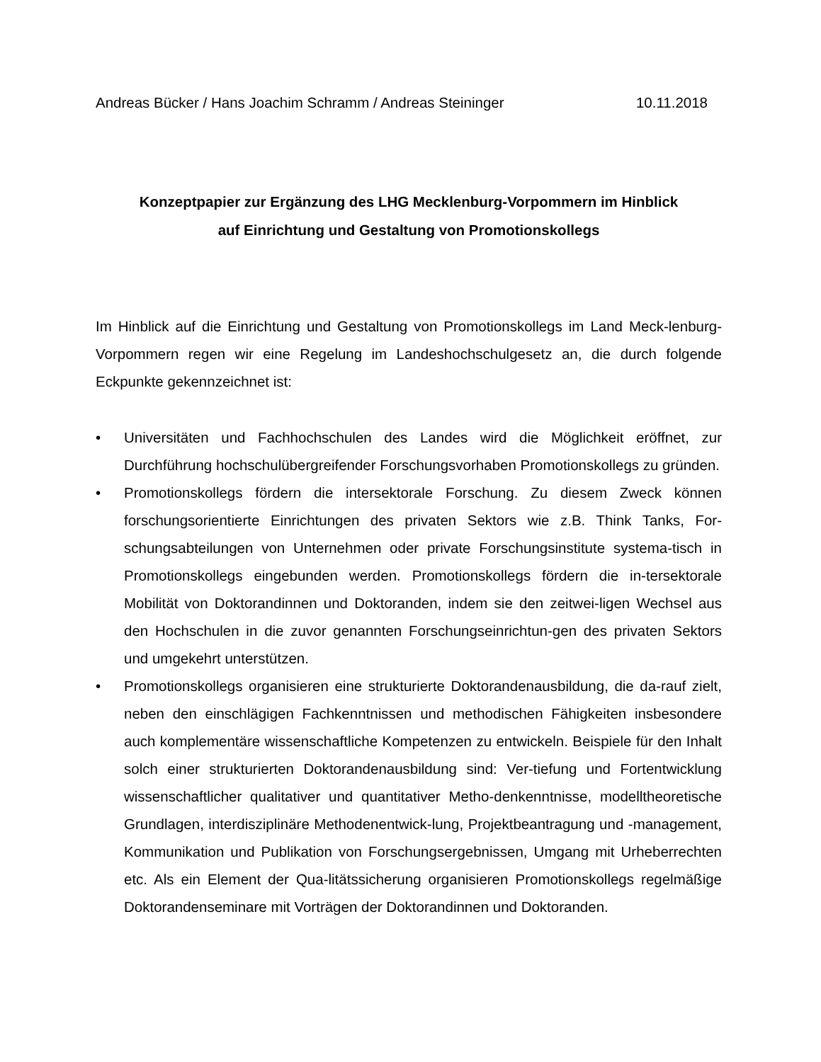Andreas Bücker / Hans Joachim Schramm / Andreas Steininger 10.11.2018
Konzeptpapier zur Ergänzung des LHG Mecklenburg-Vorpommern im Hinblick
auf Einrichtung und Gestaltung von Promotionskollegs
Im Hinblick auf die Einrichtung und Gestaltung von Promotionskollegs im Land Meck-lenburg-Vorpommern regen wir eine Regelung im Landeshochschulgesetz an, die durch folgende Eckpunkte gekennzeichnet ist:
• Universitäten und Fachhochschulen des Landes wird die Möglichkeit eröffnet, zur Durchführung hochschulübergreifender Forschungsvorhaben Promotionskollegs zu gründen.
• Promotionskollegs fördern die intersektorale Forschung. Zu diesem Zweck können forschungsorientierte Einrichtungen des privaten Sektors wie z.B. Think Tanks, For-schungsabteilungen von Unternehmen oder private Forschungsinstitute systema-tisch in Promotionskollegs eingebunden werden. Promotionskollegs fördern die in-tersektorale Mobilität von Doktorandinnen und Doktoranden, indem sie den zeitwei-ligen Wechsel aus den Hochschulen in die zuvor genannten Forschungseinrichtun-gen des privaten Sektors und umgekehrt unterstützen.
• Promotionskollegs organisieren eine strukturierte Doktorandenausbildung, die da-rauf zielt, neben den einschlägigen Fachkenntnissen und methodischen Fähigkeiten insbesondere auch komplementäre wissenschaftliche Kompetenzen zu entwickeln. Beispiele für den Inhalt solch einer strukturierten Doktorandenausbildung sind: Ver-tiefung und Fortentwicklung wissenschaftlicher qualitativer und quantitativer Metho-denkenntnisse, modelltheoretische Grundlagen, interdisziplinäre Methodenentwick-lung, Projektbeantragung und -management, Kommunikation und Publikation von Forschungsergebnissen, Umgang mit Urheberrechten etc. Als ein Element der Qua-litätssicherung organisieren Promotionskollegs regelmäßige Doktorandenseminare mit Vorträgen der Doktorandinnen und Doktoranden.